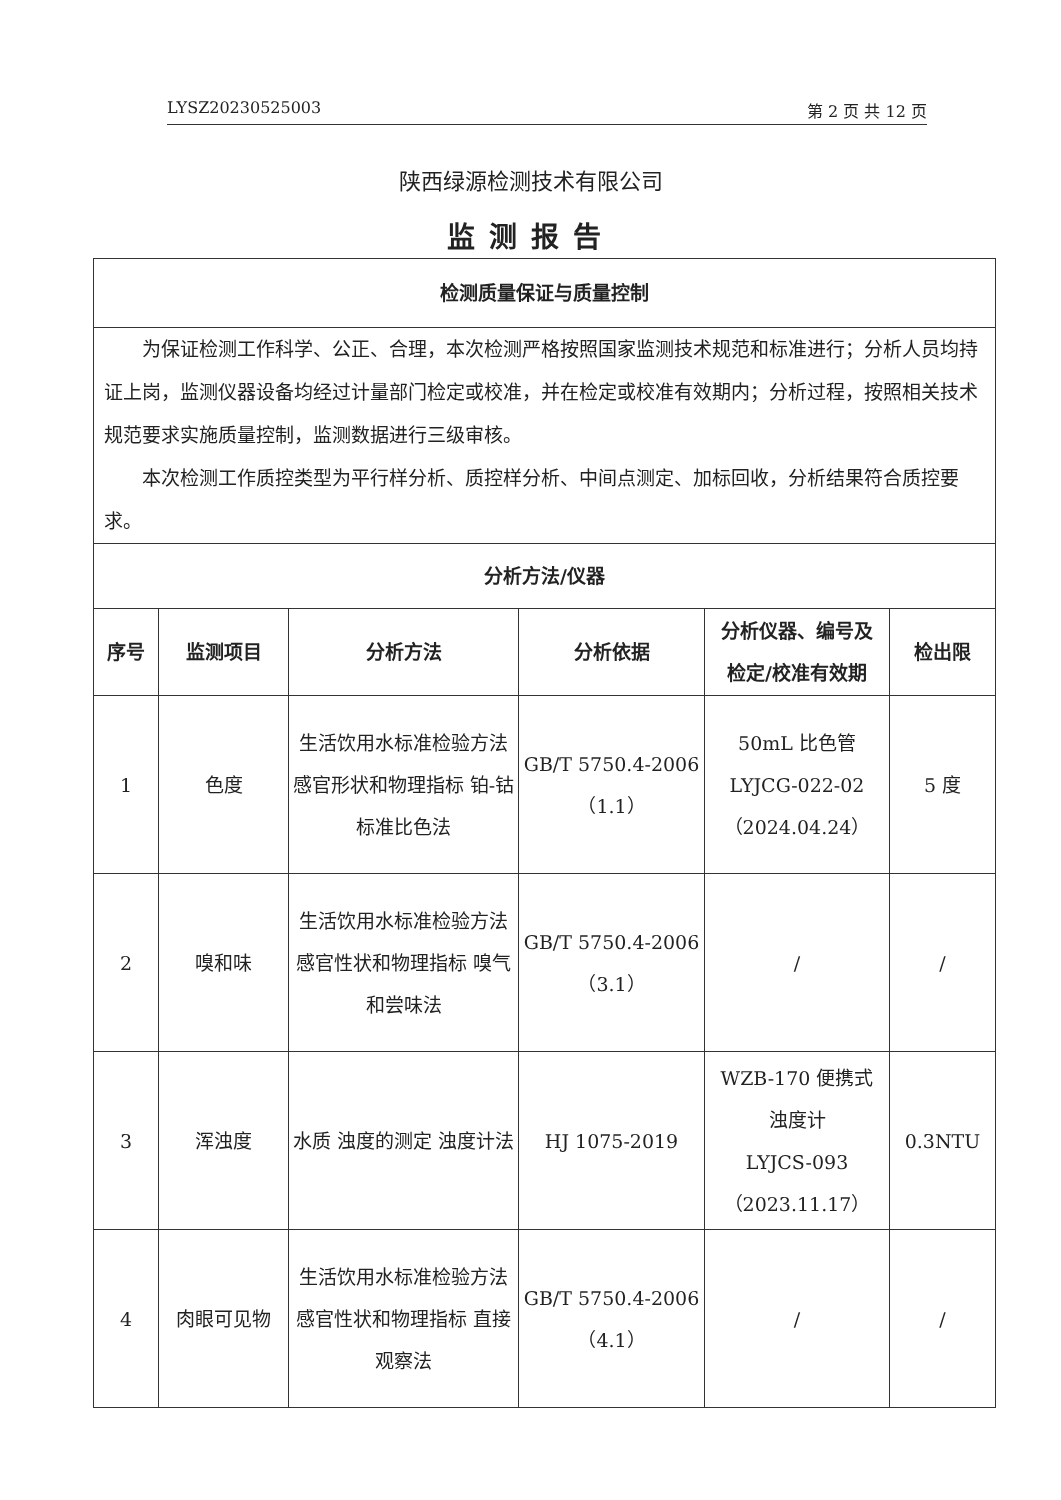LYSZ20230525003 第 2 页 共 12 页
陕西绿源检测技术有限公司
监测报告
| 检测质量保证与质量控制 | | | | | |
| --- | --- | --- | --- | --- | --- |
| 为保证检测工作科学、公正、合理，本次检测严格按照国家监测技术规范和标准进行；分析人员均持证上岗，监测仪器设备均经过计量部门检定或校准，并在检定或校准有效期内；分析过程，按照相关技术规范要求实施质量控制，监测数据进行三级审核。 本次检测工作质控类型为平行样分析、质控样分析、中间点测定、加标回收，分析结果符合质控要求。 | | | | | |
| 分析方法/仪器 | | | | | |
| 序号 | 监测项目 | 分析方法 | 分析依据 | 分析仪器、编号及 检定/校准有效期 | 检出限 |
| 1 | 色度 | 生活饮用水标准检验方法 感官形状和物理指标 铂-钴标准比色法 | GB/T 5750.4-2006 （1.1） | 50mL 比色管 LYJCG-022-02 （2024.04.24） | 5 度 |
| 2 | 嗅和味 | 生活饮用水标准检验方法 感官性状和物理指标 嗅气和尝味法 | GB/T 5750.4-2006 （3.1） | / | / |
| 3 | 浑浊度 | 水质 浊度的测定 浊度计法 | HJ 1075-2019 | WZB-170 便携式 浊度计 LYJCS-093 （2023.11.17） | 0.3NTU |
| 4 | 肉眼可见物 | 生活饮用水标准检验方法 感官性状和物理指标 直接观察法 | GB/T 5750.4-2006 （4.1） | / | / |